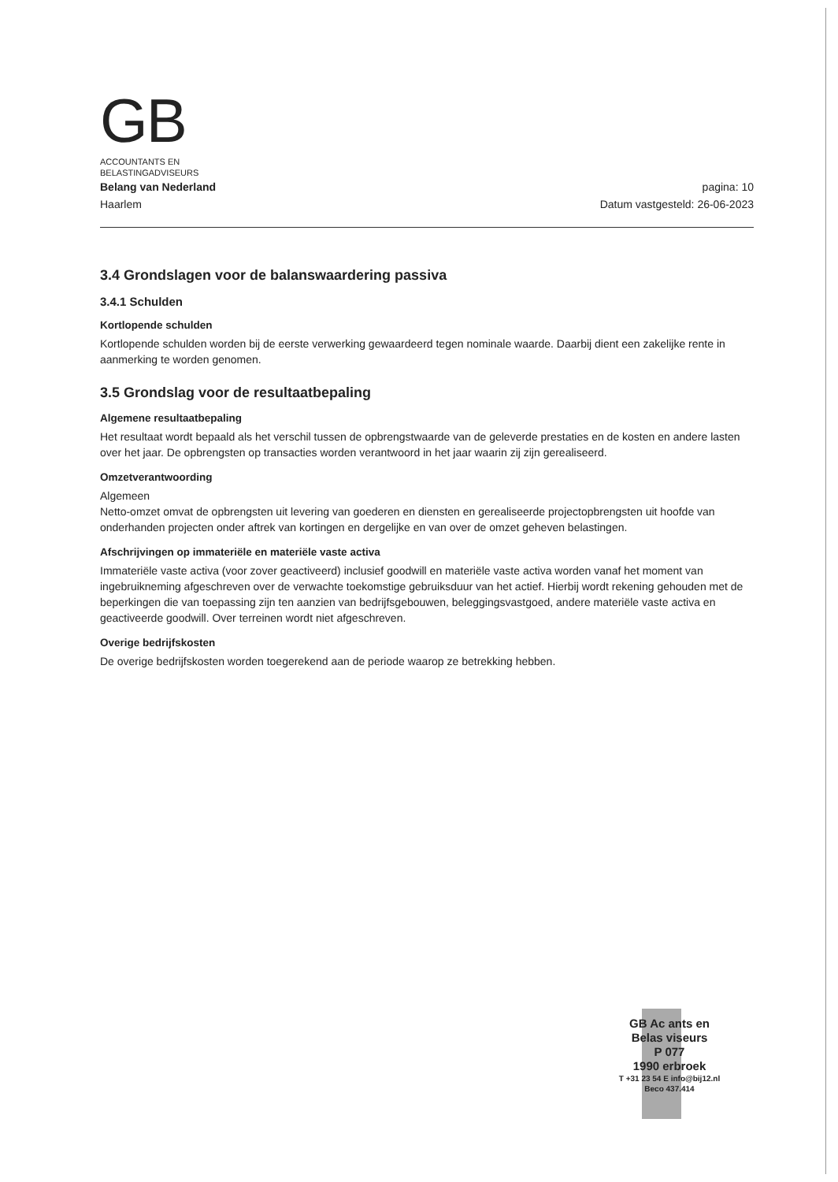GB
ACCOUNTANTS EN
BELASTINGADVISEURS
Belang van Nederland
Haarlem
pagina: 10
Datum vastgesteld: 26-06-2023
3.4 Grondslagen voor de balanswaardering passiva
3.4.1 Schulden
Kortlopende schulden
Kortlopende schulden worden bij de eerste verwerking gewaardeerd tegen nominale waarde. Daarbij dient een zakelijke rente in aanmerking te worden genomen.
3.5 Grondslag voor de resultaatbepaling
Algemene resultaatbepaling
Het resultaat wordt bepaald als het verschil tussen de opbrengstwaarde van de geleverde prestaties en de kosten en andere lasten over het jaar. De opbrengsten op transacties worden verantwoord in het jaar waarin zij zijn gerealiseerd.
Omzetverantwoording
Algemeen
Netto-omzet omvat de opbrengsten uit levering van goederen en diensten en gerealiseerde projectopbrengsten uit hoofde van onderhanden projecten onder aftrek van kortingen en dergelijke en van over de omzet geheven belastingen.
Afschrijvingen op immateriële en materiële vaste activa
Immateriële vaste activa (voor zover geactiveerd) inclusief goodwill en materiële vaste activa worden vanaf het moment van ingebruikneming afgeschreven over de verwachte toekomstige gebruiksduur van het actief. Hierbij wordt rekening gehouden met de beperkingen die van toepassing zijn ten aanzien van bedrijfsgebouwen, beleggingsvastgoed, andere materiële vaste activa en geactiveerde goodwill. Over terreinen wordt niet afgeschreven.
Overige bedrijfskosten
De overige bedrijfskosten worden toegerekend aan de periode waarop ze betrekking hebben.
GB Ac ants en
Belas viseurs
P 077
1990 erbroek
T +31 23 54 E info@bij12.nl
Beco 437.414